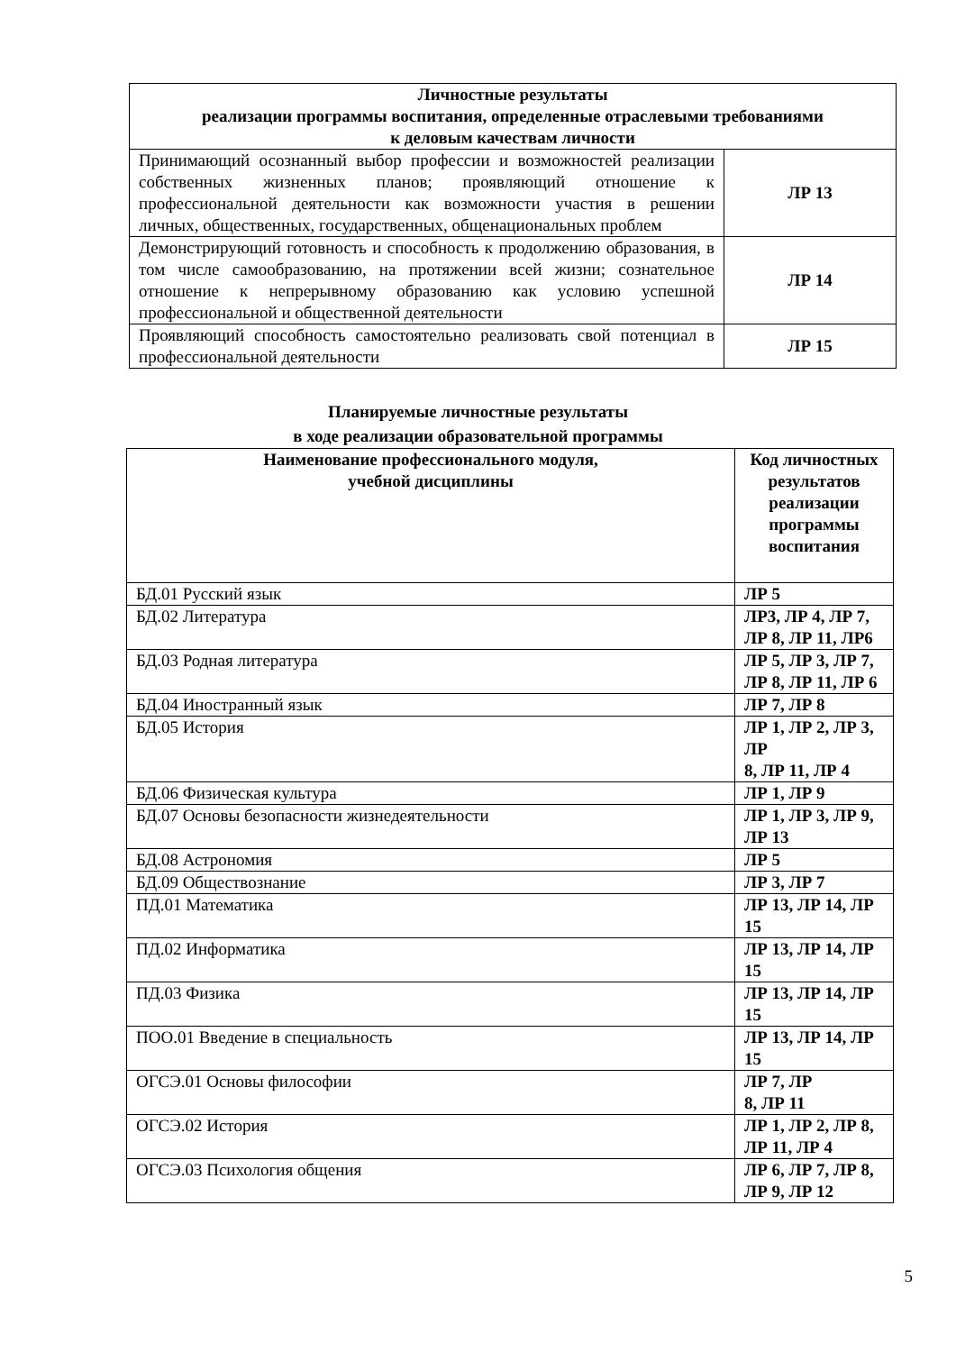| Личностные результаты реализации программы воспитания, определенные отраслевыми требованиями к деловым качествам личности | |
| --- | --- |
| Принимающий осознанный выбор профессии и возможностей реализации собственных жизненных планов; проявляющий отношение к профессиональной деятельности как возможности участия в решении личных, общественных, государственных, общенациональных проблем | ЛР 13 |
| Демонстрирующий готовность и способность к продолжению образования, в том числе самообразованию, на протяжении всей жизни; сознательное отношение к непрерывному образованию как условию успешной профессиональной и общественной деятельности | ЛР 14 |
| Проявляющий способность самостоятельно реализовать свой потенциал в профессиональной деятельности | ЛР 15 |
Планируемые личностные результаты
в ходе реализации образовательной программы
| Наименование профессионального модуля, учебной дисциплины | Код личностных результатов реализации программы воспитания |
| --- | --- |
| БД.01 Русский язык | ЛР 5 |
| БД.02 Литература | ЛР3, ЛР 4, ЛР 7, ЛР 8, ЛР 11, ЛР6 |
| БД.03 Родная литература | ЛР 5, ЛР 3, ЛР 7, ЛР 8, ЛР 11, ЛР 6 |
| БД.04 Иностранный язык | ЛР 7, ЛР 8 |
| БД.05 История | ЛР 1, ЛР 2, ЛР 3, ЛР 8, ЛР 11, ЛР 4 |
| БД.06 Физическая культура | ЛР 1, ЛР 9 |
| БД.07 Основы безопасности жизнедеятельности | ЛР 1, ЛР 3, ЛР 9, ЛР 13 |
| БД.08 Астрономия | ЛР 5 |
| БД.09 Обществознание | ЛР 3, ЛР 7 |
| ПД.01 Математика | ЛР 13, ЛР 14, ЛР 15 |
| ПД.02 Информатика | ЛР 13, ЛР 14, ЛР 15 |
| ПД.03 Физика | ЛР 13, ЛР 14, ЛР 15 |
| ПОО.01 Введение в специальность | ЛР 13, ЛР 14, ЛР 15 |
| ОГСЭ.01 Основы философии | ЛР 7, ЛР 8, ЛР 11 |
| ОГСЭ.02 История | ЛР 1, ЛР 2, ЛР 8, ЛР 11, ЛР 4 |
| ОГСЭ.03 Психология общения | ЛР 6, ЛР 7, ЛР 8, ЛР 9, ЛР 12 |
5